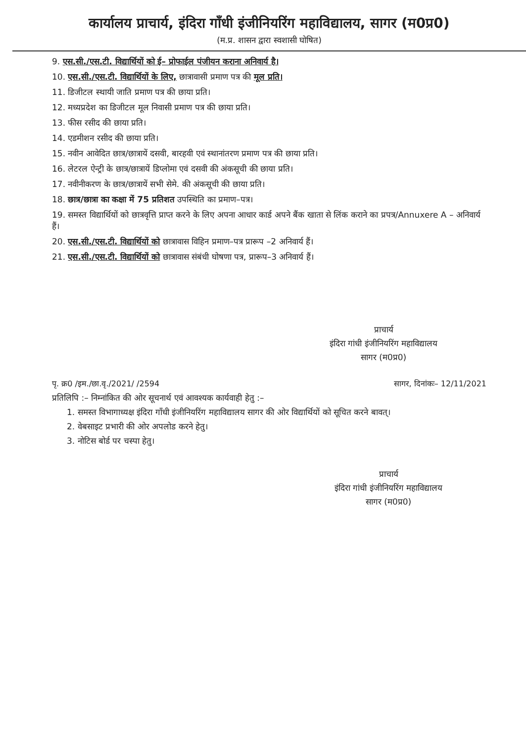कार्यालय प्राचार्य, इंदिरा गाँधी इंजीनियरिंग महाविद्यालय, सागर (म0प्र0)
(म.प्र. शासन द्वारा स्वशासी घोषित)
9. एस.सी./एस.टी. विद्यार्थियों को ई– प्रोफाईल पंजीयन कराना अनिवार्य है।
10. एस.सी./एस.टी. विद्यार्थियों के लिए, छात्रावासी प्रमाण पत्र की मूल प्रति।
11. डिजीटल स्थायी जाति प्रमाण पत्र की छाया प्रति।
12. मध्यप्रदेश का डिजीटल मूल निवासी प्रमाण पत्र की छाया प्रति।
13. फीस रसीद की छाया प्रति।
14. एडमीशन रसीद की छाया प्रति।
15. नवीन आवेदित छात्र/छात्रायें दसवी, बारहवी एवं स्थानांतरण प्रमाण पत्र की छाया प्रति।
16. लेटरल ऐन्ट्री के छात्र/छात्रायें डिप्लोमा एवं दसवी की अंकसूची की छाया प्रति।
17. नवीनीकरण के छात्र/छात्रायें सभी सेमे. की अंकसूची की छाया प्रति।
18. छात्र/छात्रा का कक्षा में 75 प्रतिशत उपस्थिति का प्रमाण–पत्र।
19. समस्त विद्यार्थियों को छात्रवृत्ति प्राप्त करने के लिए अपना आधार कार्ड अपने बैंक खाता से लिंक कराने का प्रपत्र/Annuxere A – अनिवार्य हैं।
20. एस.सी./एस.टी. विद्यार्थियों को छात्रावास विहिन प्रमाण–पत्र प्रारूप –2 अनिवार्य हैं।
21. एस.सी./एस.टी. विद्यार्थियों को छात्रावास संबंधी घोषणा पत्र, प्रारूप–3 अनिवार्य हैं।
प्राचार्य
इंदिरा गांधी इंजीनियरिंग महाविद्यालय
सागर (म0प्र0)
पृ. क्र0 /इम./छा.वृ./2021/ /2594 सागर, दिनांकः– 12/11/2021
प्रतिलिपि :– निम्नांकित की ओर सूचनार्थ एवं आवश्यक कार्यवाही हेतु :–
1. समस्त विभागाध्यक्ष इंदिरा गाँधी इंजीनियरिंग महाविद्यालय सागर की ओर विद्यार्थियों को सूचित करने बावत्।
2. वेबसाइट प्रभारी की ओर अपलोड करने हेतु।
3. नोटिस बोर्ड पर चस्पा हेतु।
प्राचार्य
इंदिरा गांधी इंजीनियरिंग महाविद्यालय
सागर (म0प्र0)